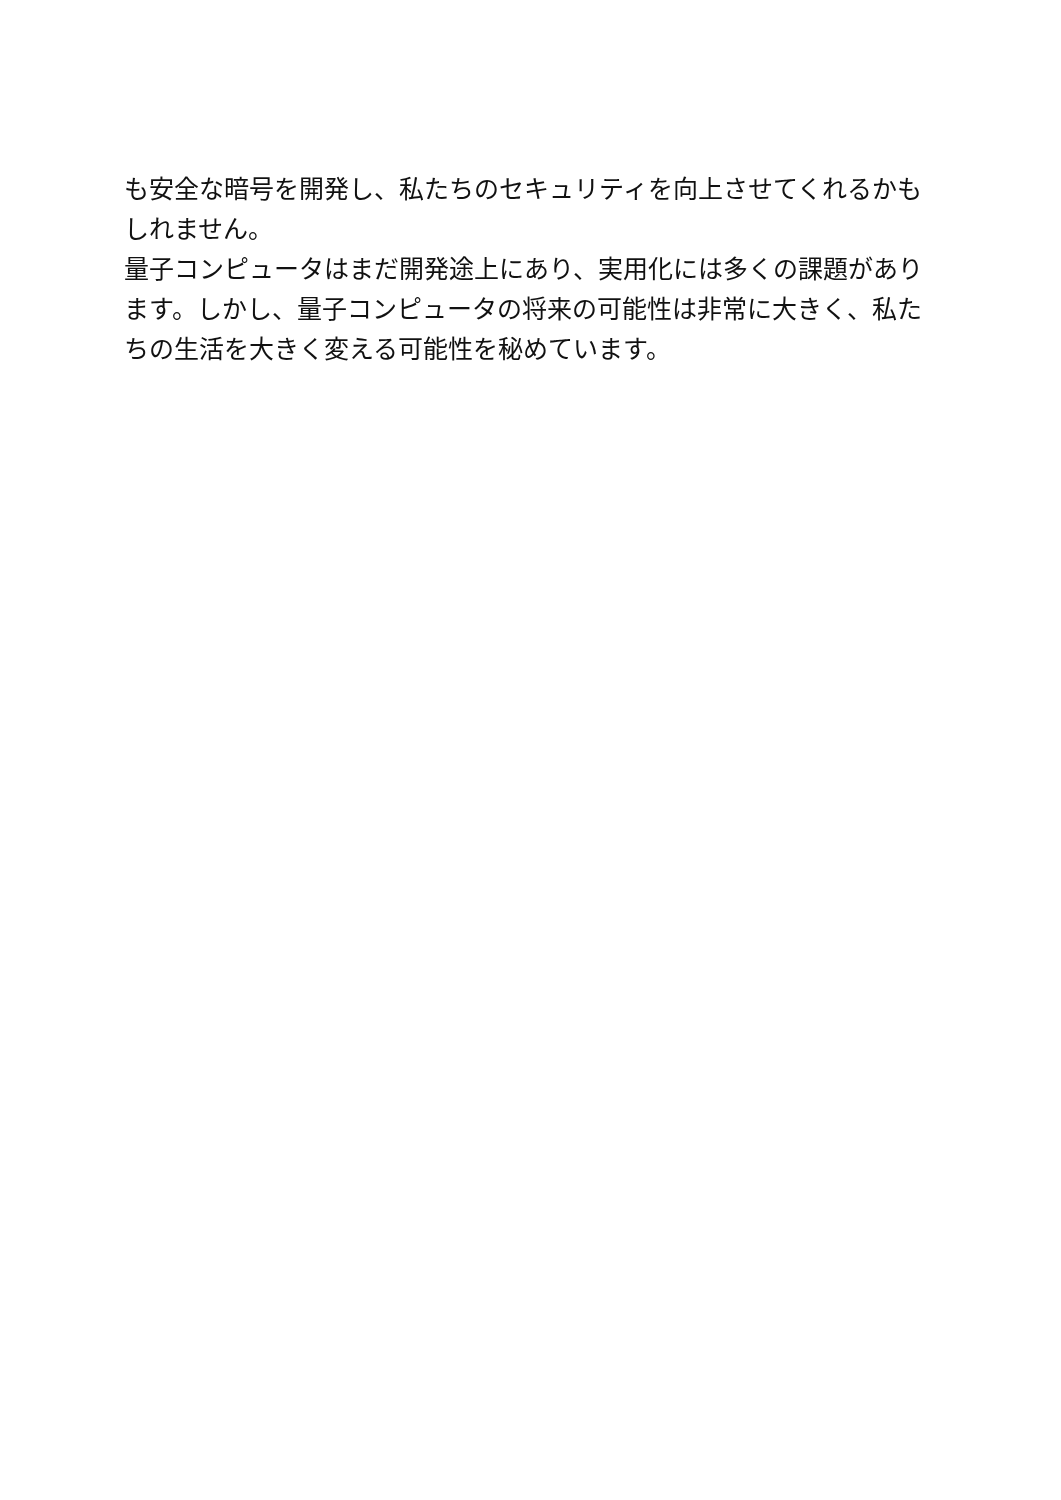も安全な暗号を開発し、私たちのセキュリティを向上させてくれるかもしれません。
量子コンピュータはまだ開発途上にあり、実用化には多くの課題があります。しかし、量子コンピュータの将来の可能性は非常に大きく、私たちの生活を大きく変える可能性を秘めています。